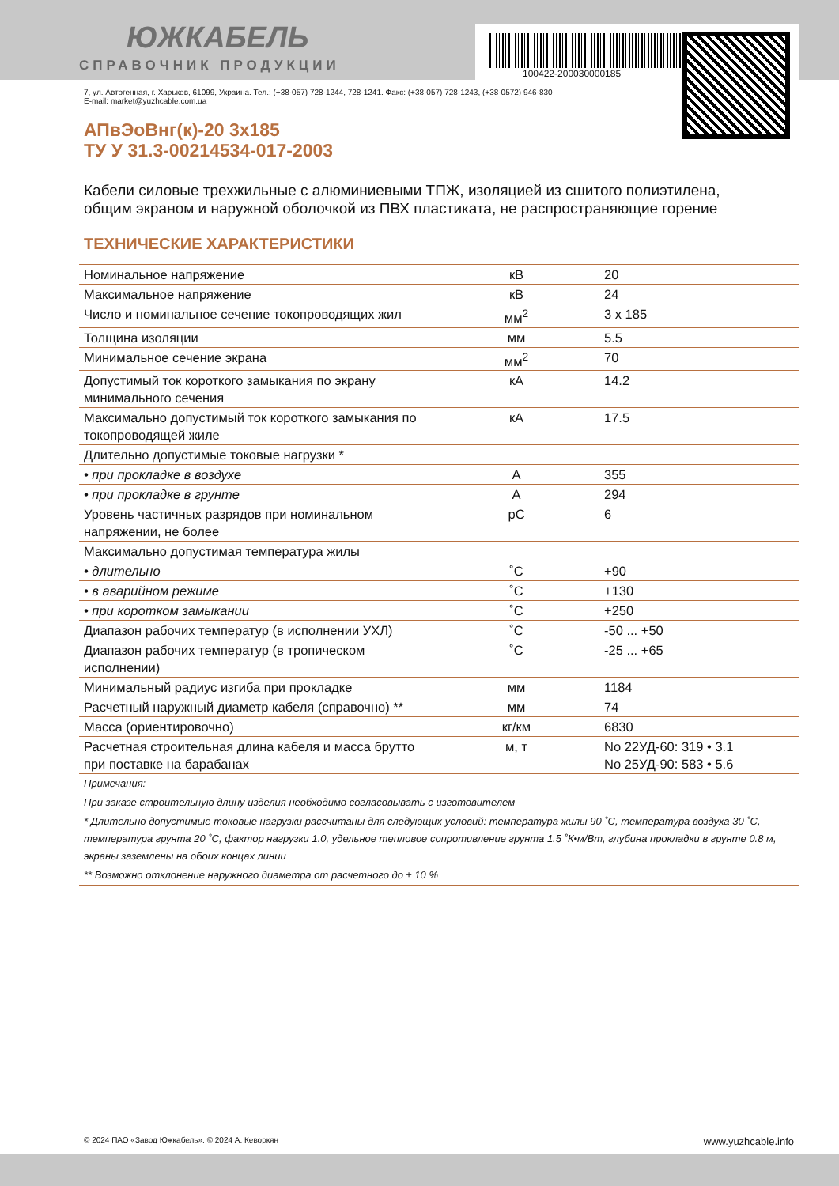100422-200030000185
ЮЖКАБЕЛЬ
СПРАВОЧНИК ПРОДУКЦИИ
7, ул. Автогенная, г. Харьков, 61099, Украина. Тел.: (+38-057) 728-1244, 728-1241. Факс: (+38-057) 728-1243, (+38-0572) 946-830
E-mail: market@yuzhcable.com.ua
АПвЭоВнг(к)-20 3х185
ТУ У 31.3-00214534-017-2003
Кабели силовые трехжильные с алюминиевыми ТПЖ, изоляцией из сшитого полиэтилена, общим экраном и наружной оболочкой из ПВХ пластиката, не распространяющие горение
ТЕХНИЧЕСКИЕ ХАРАКТЕРИСТИКИ
| Номинальное напряжение | кВ | 20 |
| Максимальное напряжение | кВ | 24 |
| Число и номинальное сечение токопроводящих жил | мм<sup>2</sup> | 3 x 185 |
| Толщина изоляции | мм | 5.5 |
| Минимальное сечение экрана | мм<sup>2</sup> | 70 |
| Допустимый ток короткого замыкания по экрану минимального сечения | кА | 14.2 |
| Максимально допустимый ток короткого замыкания по токопроводящей жиле | кА | 17.5 |
| Длительно допустимые токовые нагрузки * | | |
| • при прокладке в воздухе | А | 355 |
| • при прокладке в грунте | А | 294 |
| Уровень частичных разрядов при номинальном напряжении, не более | pC | 6 |
| Максимально допустимая температура жилы | | |
| • длительно | ˚С | +90 |
| • в аварийном режиме | ˚С | +130 |
| • при коротком замыкании | ˚С | +250 |
| Диапазон рабочих температур (в исполнении УХЛ) | ˚С | -50 ... +50 |
| Диапазон рабочих температур (в тропическом исполнении) | ˚С | -25 ... +65 |
| Минимальный радиус изгиба при прокладке | мм | 1184 |
| Расчетный наружный диаметр кабеля (справочно) ** | мм | 74 |
| Масса (ориентировочно) | кг/км | 6830 |
| Расчетная строительная длина кабеля и масса брутто при поставке на барабанах | м, т | No 22УД-60: 319 • 3.1 No 25УД-90: 583 • 5.6 |
| Примечания: |
| При заказе строительную длину изделия необходимо согласовывать с изготовителем |
| * Длительно допустимые токовые нагрузки рассчитаны для следующих условий: температура жилы 90 ˚С, температура воздуха 30 ˚С, температура грунта 20 ˚С, фактор нагрузки 1.0, удельное тепловое сопротивление грунта 1.5 ˚К•м/Вт, глубина прокладки в грунте 0.8 м, экраны заземлены на обоих концах линии |
| ** Возможно отклонение наружного диаметра от расчетного до ± 10 % |
© 2024 ПАО «Завод Южкабель». © 2024 А. Кеворкян www.yuzhcable.info